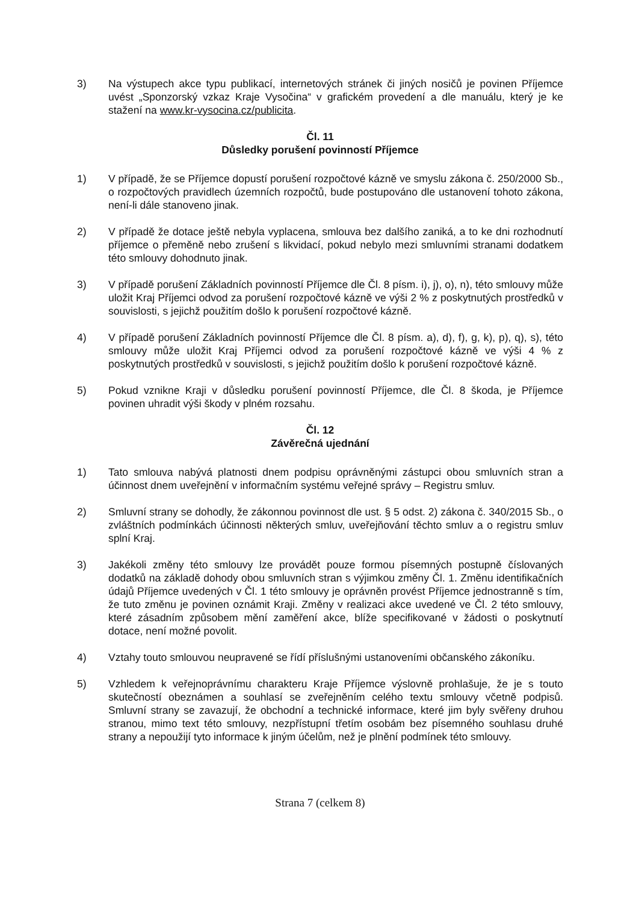3) Na výstupech akce typu publikací, internetových stránek či jiných nosičů je povinen Příjemce uvést „Sponzorský vzkaz Kraje Vysočina“ v grafickém provedení a dle manuálu, který je ke stažení na www.kr-vysocina.cz/publicita.
Čl. 11
Důsledky porušení povinností Příjemce
1) V případě, že se Příjemce dopustí porušení rozpočtové kázně ve smyslu zákona č. 250/2000 Sb., o rozpočtových pravidlech územních rozpočtů, bude postupováno dle ustanovení tohoto zákona, není-li dále stanoveno jinak.
2) V případě že dotace ještě nebyla vyplacena, smlouva bez dalšího zaniká, a to ke dni rozhodnutí příjemce o přeměně nebo zrušení s likvidací, pokud nebylo mezi smluvními stranami dodatkem této smlouvy dohodnuto jinak.
3) V případě porušení Základních povinností Příjemce dle Čl. 8 písm. i), j), o), n), této smlouvy může uložit Kraj Příjemci odvod za porušení rozpočtové kázně ve výši 2 % z poskytnutých prostředků v souvislosti, s jejichž použitím došlo k porušení rozpočtové kázně.
4) V případě porušení Základních povinností Příjemce dle Čl. 8 písm. a), d), f), g, k), p), q), s), této smlouvy může uložit Kraj Příjemci odvod za porušení rozpočtové kázně ve výši 4 % z poskytnutých prostředků v souvislosti, s jejichž použitím došlo k porušení rozpočtové kázně.
5) Pokud vznikne Kraji v důsledku porušení povinností Příjemce, dle Čl. 8 škoda, je Příjemce povinen uhradit výši škody v plném rozsahu.
Čl. 12
Závěrečná ujednání
1) Tato smlouva nabývá platnosti dnem podpisu oprávněnými zástupci obou smluvních stran a účinnost dnem uveřejnění v informačním systému veřejné správy – Registru smluv.
2) Smluvní strany se dohodly, že zákonnou povinnost dle ust. § 5 odst. 2) zákona č. 340/2015 Sb., o zvláštních podmínkách účinnosti některých smluv, uveřejňování těchto smluv a o registru smluv splní Kraj.
3) Jakékoli změny této smlouvy lze provádět pouze formou písemných postupně číslovaných dodatků na základě dohody obou smluvních stran s výjimkou změny Čl. 1. Změnu identifikačních údajů Příjemce uvedených v Čl. 1 této smlouvy je oprávněn provést Příjemce jednostranně s tím, že tuto změnu je povinen oznámit Kraji. Změny v realizaci akce uvedené ve Čl. 2 této smlouvy, které zásadním způsobem mění zaměření akce, blíže specifikované v žádosti o poskytnutí dotace, není možné povolit.
4) Vztahy touto smlouvou neupravené se řídí příslušnými ustanoveními občanského zákoníku.
5) Vzhledem k veřejnoprávnímu charakteru Kraje Příjemce výslovně prohlašuje, že je s touto skutečností obeznámen a souhlasí se zveřejněním celého textu smlouvy včetně podpisů. Smluvní strany se zavazují, že obchodní a technické informace, které jim byly svěřeny druhou stranou, mimo text této smlouvy, nezpřístupní třetím osobám bez písemného souhlasu druhé strany a nepoužijí tyto informace k jiným účelům, než je plnění podmínek této smlouvy.
Strana 7 (celkem 8)